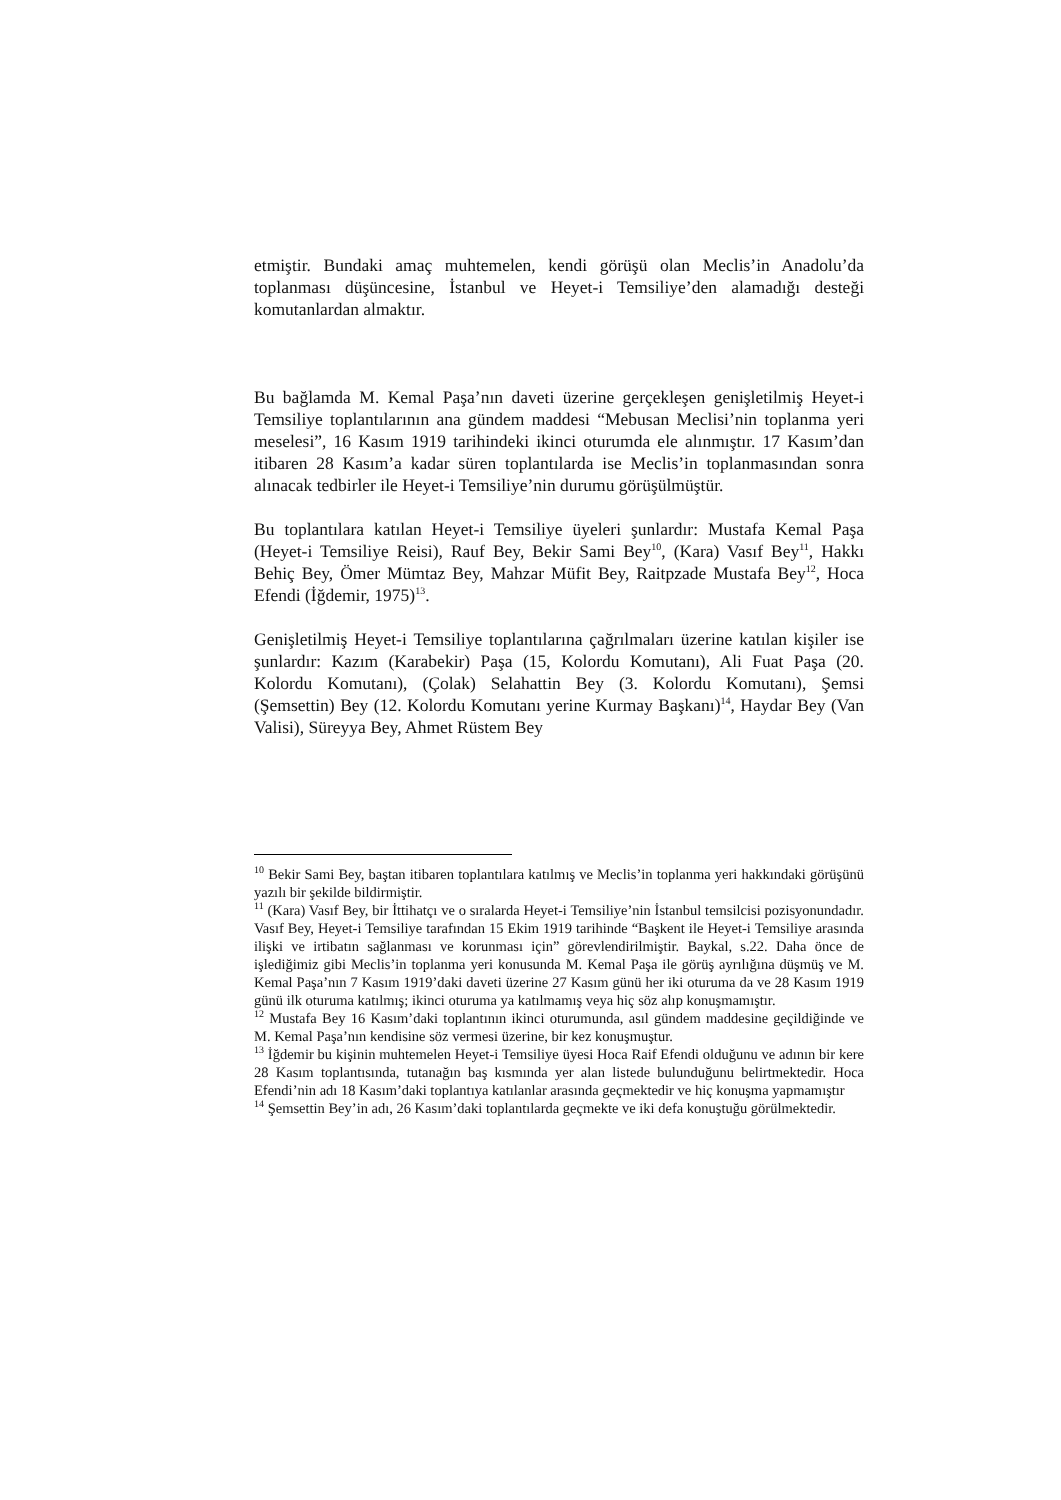etmiştir. Bundaki amaç muhtemelen, kendi görüşü olan Meclis’in Anadolu’da toplanması düşüncesine, İstanbul ve Heyet-i Temsiliye’den alamadığı desteği komutanlardan almaktır.
Bu bağlamda M. Kemal Paşa’nın daveti üzerine gerçekleşen genişletilmiş Heyet-i Temsiliye toplantılarının ana gündem maddesi “Mebusan Meclisi’nin toplanma yeri meselesi”, 16 Kasım 1919 tarihindeki ikinci oturumda ele alınmıştır. 17 Kasım’dan itibaren 28 Kasım’a kadar süren toplantılarda ise Meclis’in toplanmasından sonra alınacak tedbirler ile Heyet-i Temsiliye’nin durumu görüşülmüştür.
Bu toplantılara katılan Heyet-i Temsiliye üyeleri şunlardır: Mustafa Kemal Paşa (Heyet-i Temsiliye Reisi), Rauf Bey, Bekir Sami Bey<sup>10</sup>, (Kara) Vasıf Bey<sup>11</sup>, Hakkı Behiç Bey, Ömer Mümtaz Bey, Mahzar Müfit Bey, Raitpzade Mustafa Bey<sup>12</sup>, Hoca Efendi (İğdemir, 1975)<sup>13</sup>.
Genişletilmiş Heyet-i Temsiliye toplantılarına çağrılmaları üzerine katılan kişiler ise şunlardır: Kazım (Karabekir) Paşa (15, Kolordu Komutanı), Ali Fuat Paşa (20. Kolordu Komutanı), (Çolak) Selahattin Bey (3. Kolordu Komutanı), Şemsi (Şemsettin) Bey (12. Kolordu Komutanı yerine Kurmay Başkanı)<sup>14</sup>, Haydar Bey (Van Valisi), Süreyya Bey, Ahmet Rüstem Bey
<sup>10</sup> Bekir Sami Bey, baştan itibaren toplantılara katılmış ve Meclis’in toplanma yeri hakkındaki görüşünü yazılı bir şekilde bildirmiştir.
<sup>11</sup> (Kara) Vasıf Bey, bir İttihatçı ve o sıralarda Heyet-i Temsiliye’nin İstanbul temsilcisi pozisyonundadır. Vasıf Bey, Heyet-i Temsiliye tarafından 15 Ekim 1919 tarihinde “Başkent ile Heyet-i Temsiliye arasında ilişki ve irtibatın sağlanması ve korunması için” görevlendirilmiştir. Baykal, s.22. Daha önce de işlediğimiz gibi Meclis’in toplanma yeri konusunda M. Kemal Paşa ile görüş ayrılığına düşmüş ve M. Kemal Paşa’nın 7 Kasım 1919’daki daveti üzerine 27 Kasım günü her iki oturuma da ve 28 Kasım 1919 günü ilk oturuma katılmış; ikinci oturuma ya katılmamış veya hiç söz alıp konuşmamıştır.
<sup>12</sup> Mustafa Bey 16 Kasım’daki toplantının ikinci oturumunda, asıl gündem maddesine geçildiğinde ve M. Kemal Paşa’nın kendisine söz vermesi üzerine, bir kez konuşmuştur.
<sup>13</sup> İğdemir bu kişinin muhtemelen Heyet-i Temsiliye üyesi Hoca Raif Efendi olduğunu ve adının bir kere 28 Kasım toplantısında, tutanağın baş kısmında yer alan listede bulunduğunu belirtmektedir. Hoca Efendi’nin adı 18 Kasım’daki toplantıya katılanlar arasında geçmektedir ve hiç konuşma yapmamıştır
<sup>14</sup> Şemsettin Bey’in adı, 26 Kasım’daki toplantılarda geçmekte ve iki defa konuştuğu görülmektedir.